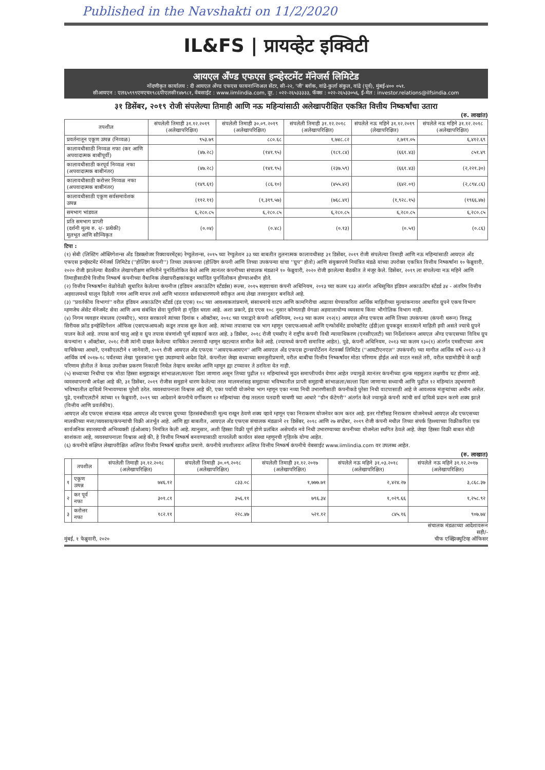Published in the Navshakti on 11/2/2020
IL&FS | प्रायव्हेट इक्विटी
आयएल अँण्ड एफएस इन्व्हेस्टमेंट मॅनेजर्स लिमिटेड
नोंदणीकृत कार्यालय : दी आयएल अँण्ड एफएस फायनान्शिअल सेंटर, सी-२२, 'जी' ब्लॉक, वांद्रे-कुर्ला संकुल, वांद्रे (पूर्व), मुंबई-४०० ०५१.
सीआयएन : एल६५९९९एमएच१९८६पीएलसी१४७९८१, वेबसाईट : www.iimlindia.com, दूर. : ०२२-२६५३३३३३, फॅक्स : ०२२-२६५३३०५६, ई-मेल : investor.relations@ilfsindia.com
३१ डिसेंबर, २०१९ रोजी संपलेल्या तिमाही आणि नऊ महिन्यांसाठी अलेखापरीक्षित एकत्रित वित्तीय निष्कर्षांचा उतारा
(रु. लाखांत)
| तपशील | संपलेली तिमाही ३१.१२.२०१९ (अलेखापरिक्षित) | संपलेली तिमाही ३०.०९.२०१९ (अलेखापरिक्षित) | संपलेली तिमाही ३१.१२.२०१८ (अलेखापरिक्षित) | संपलेले नऊ महिने ३१.१२.२०१९ (लेखापरिक्षित) | संपलेले नऊ महिने ३१.१२.२०१८ (अलेखापरिक्षित) |
| --- | --- | --- | --- | --- | --- |
| प्रवर्तनातून एकूण उत्पन्न (निव्वळ) | ९५३.७९ | ८८०.६८ | १,७४८.८२ | २,७११.०५ | ६,४१२.६९ |
| कालावधीसाठी निव्वळ नफा (कर आणि अपवादात्मक बाबींपूर्वी) | (४७.२८) | (१४१.९५) | (१८१.८४) | (६६१.४३) | ८५१.४९ |
| कालावधीसाठी करपूर्व निव्वळ नफा (अपवादात्मक बाबींनंतर) | (४७.२८) | (१४१.९५) | (२३७.५९) | (६६१.४३) | (२,२२१.३०) |
| कालावधीसाठी करोत्तर निव्वळ नफा (अपवादात्मक बाबींनंतर) | (१४९.६१) | (८६.१०) | (४५५.४२) | (६४२.०१) | (२,८९४.८६) |
| कालावधीसाठी एकूण सर्वसमावेशक उत्पन्न | (११२.११) | (१,३१९.५७) | (७६८.४१) | (१,९२८.१५) | (१९६६.४७) |
| समभाग भांडवल | ६,२८०.८५ | ६,२८०.८५ | ६,२८०.८५ | ६,२८०.८५ | ६,२८०.८५ |
| प्रति समभाग प्राप्ती (दर्शनी मूल्य रु. २/- प्रत्येकी) मूलभूत आणि सौम्यिकृत | (०.०४) | (०.४८) | (०.१३) | (०.५१) | (०.८६) |
टिपा :
(१) सेबी (लिस्टिंग ऑब्लिगेशन्स अँड डिस्क्लोजर रिक्वायरमेंट्स) रेग्युलेशन्स, २०१५ च्या रेग्युलेशन ३३ च्या बाबतीत तुलनात्मक कालावधीसह ३१ डिसेंबर, २०१९ रोजी संपलेल्या तिमाही आणि नऊ महिन्यांसाठी आयएल अँड एफएस इन्व्हेस्टमेंट मॅनेजर्स लिमिटेड (''होल्डिंग कंपनी'') तिच्या उपकंपन्या (होल्डिंग कंपनी आणि तिच्या उपकंपन्या यांचा ''ग्रुप'' होतो) आणि संयुक्तपणे नियंत्रित मंडळे यांच्या उपरोक्त एकत्रित वित्तीय निष्कर्षांना १० फेब्रुवारी, २०२० रोजी झालेल्या बैठकीत लेखापरीक्षण समितीने पुनर्विलोकित केले आणि त्यानंतर कंपनीच्या संचालक मंडळाने १० फेब्रुवारी, २०२० रोजी झालेल्या बैठकीत ते मंजूर केले. डिसेंबर, २०१९ ला संपलेल्या नऊ महिने आणि तिमाहीसाठीचे वित्तीय निष्कर्ष कंपनीच्या वैधानिक लेखापरीक्षकांकडून मर्यादित पुनर्विलोकन होण्याअधीन होते.
(२) वित्तीय निष्कर्षांना वेळोवेळी सुधारित केलेल्या कंपनीज (इंडियन अकाऊंटिंग स्टँडर्डस) रूल्स, २०१५ सहवाचता कंपनी अधिनियम, २०१३ च्या कलम १३३ अंतर्गत अधिसूचित इंडियन अकाऊंटिंग स्टँडर्ड ३४ - अंतरिम वित्तीय अहवालमध्ये घालून दिलेली गणन आणि मापन तत्त्वे आणि भारतात सर्वसाधारणपणे स्वीकृत अन्य लेखा तत्त्वानुसार बनविले आहे.
(३) ''प्रवर्तकीय विभागां'' वरील इंडियन अकाऊंटिंग स्टँडर्ड (इंड एएस) १०८ च्या आवश्यकतांप्रमाणे, संसाधनांचे वाटप आणि कामगिरीचा आढावा घेण्याकरिता आर्थिक माहितीच्या मुल्यांकनावर आधारित ग्रुपने एकच विभाग म्हणजेच ॲसेट मॅनेजमेंट सेवा आणि अन्य संबंधित सेवा पुरविणे हा गृहित धरला आहे. अशा प्रकारे, इंड एएस १०८ नुसार कोणताही वेगळा अहवालायोग्य व्यवसाय किंवा भौगोलिक विभाग नाही.
(४) निगम व्यवहार मंत्रालय (एमसीए), भारत सरकारने त्यांच्या दिनांक १ ऑक्टोबर, २०१८ च्या पत्राद्वारे कंपनी अधिनियम, २०१३ च्या कलम २१२(१) आयएल अँण्ड एफएस आणि तिच्या उपकंपन्या (कंपनी धरून) विरुद्ध सिरीयस फ्रॉड इन्व्हेस्टिगेशन ऑफिस (एसएफआयओ) कडून तपास सुरु केला आहे. त्यांच्या तपासाचा एक भाग म्हणून एसएफआयओ आणि एन्फोर्समेंट डायरेक्टोरेट (ईडी)ला ग्रुपकडून सातत्याने माहिती हवी असते ज्याचे ग्रुपने पालन केले आहे. तपास कार्य चालु आहे व ग्रुप तपास यंत्रणांशी पूर्ण सहकार्य करत आहे. ३ डिसेंबर, २०१८ रोजी एमसीए ने राष्ट्रीय कंपनी विधी न्यायाधिकरण (एनसीएलटी) च्या निर्देशांवरून आयएल अँण्ड एफएसच्या विविध ग्रुप कंपन्यांना १ ऑक्टोबर, २०१८ रोजी त्यांनी दाखल केलेल्या याचिकेत उत्तरवादी म्हणून खटल्यात सामील केले आहे. (ज्यामध्ये कंपनी समाविष्ट आहेत). पुढे, कंपनी अधिनियम, २०१३ च्या कलम १३०(१) अंतर्गत एमसीएच्या अन्य याचिकेच्या आधारे, एनसीएलटीने १ जानेवारी, २०१९ रोजी आयएल अँड एफएस ''आयएफआयएन'' आणि आयएल अँड एफएस ट्रान्सपोर्टेशन नेटवर्क्स लिमिटेड (''आयटीएनएल'' उपकंपनी) च्या मागील आर्थिक वर्षे २०१२-१३ ते आर्थिक वर्ष २०१७-१८ पर्यंतच्या लेखा पुस्तकांना पुन्हा उघडण्याचे आदेश दिले. कंपनीला जेव्हा सध्याच्या समजुतीप्रमाणे, वरील बाबींचा वित्तीय निष्कर्षांवर मोठा परिणाम होईल असे वाटत नसले तरी, वरील घडामोडीचे जे काही परिणाम होतील ते केवळ उपरोक्त प्रकरण निकाली निघेल तेव्हाच समजेल आणि म्हणून ह्या टप्प्यावर ते ठरविता येत नाही.
(५) सध्याच्या निधीचा एक मोठा हिस्सा समुहाकडून सांभाळला/सल्ला दिला जाणारा असून तिच्या पुढील १२ महिन्यांमध्ये मुदत समाप्तीपर्यंत येणार आहेत ज्यामुळे त्यानंतर कंपनीच्या शुल्क महसुलात लक्षणीय घट होणार आहे. व्यवस्थापनाची अपेक्षा आहे की, ३१ डिसेंबर, २०१९ रोजीस समुहाने धारण केलेल्या तरल मालमत्तांसह समुहाच्या भविष्यातील प्राप्ती समुहाची सांभाळला/सल्ला दिला जाणाऱ्या सध्याची आणि पुढील १२ महिन्यांत उद्‌भवणारी भविष्यातील दायित्वे निभावण्यास पुरेशी ठरेल. व्यवस्थापनाला विश्वास आहे की, एका पर्यायी योजनेचा भाग म्हणून एका नव्या निधी उभारणीसाठी कंपनीकडे पुरेसा निधी वाटपासाठी आहे जे आवश्यक मंजुऱ्यांच्या अधीन असेल. पुढे, एनसीएलटीने त्यांच्या ११ फेब्रुवारी, २०१९ च्या आदेशाने कंपनीचे वर्गीकरण १२ महिन्यांच्या रोख तरलता पतदारी चाचणी च्या आधारे ''ग्रीन कॅटेगरी'' अंतर्गत केले ज्यामुळे कंपनी त्यांची सर्व दायित्वे प्रदान करणे शक्य झाले (वित्तीय आणि प्रवर्तकीय).
आयएल अँड एफएस संचालक मंडळ आयएल अँड एफएस ग्रुपच्या हितसंबंधीसाठी मूल्य राखून ठेवणे शक्य व्हावे म्हणून एका निराकरण योजनेवर काम करत आहे. इतर गोष्टींसह निराकरण योजनेमध्ये आयएल अँड एफएसच्या मालकीच्या मत्ता/व्यवसाय/कंपन्यांची विक्री अंतर्भूत आहे. आणि ह्या बाबतीत, आयएल अँड एफएस संचालक मंडळाने २१ डिसेंबर, २०१८ आणि २७ सप्टेंबर, २०१९ रोजी कंपनी मधील तिच्या संपर्क हिश्श्याच्या विक्रीकरिता एक सार्वजनिक स्वारस्याची अभिव्यक्ती (ईओआय) निमंत्रित केली आहे. त्यानुसार, अशी हिस्सा विक्री पूर्ण होणे प्रलंबित असेपर्यंत नवे निधी उभारण्याच्या कंपनीच्या योजनेला स्थगित ठेवले आहे. जेव्हा हिस्सा विक्री बाबत मोठी साशंकता आहे, व्यवस्थापनाला विश्वास आहे की, हे वित्तीय निष्कर्ष बनवण्यासाठी वापरलेली कार्यरत संस्था म्हणूनची गृहितके योग्य आहेत.
(६) कंपनीचे संक्षिप्त लेखापरीक्षित अलिप्त वित्तीय निष्कर्ष खालील प्रमाणे. कंपनीचे तपशीलवार अलिप्त वित्तीय निष्कर्ष कंपनीचे वेबसाईट www.iimlindia.com वर उपलब्ध आहेत.
(रु. लाखात)
| | तपशील | संपलेली तिमाही ३१.१२.२०१८ (अलेखापरिक्षित) | संपलेली तिमाही ३०.०९.२०१८ (अलेखापरिक्षित) | संपलेली तिमाही ३१.१२.२०१७ (अलेखापरिक्षित) | संपलेले नऊ महिने ३१.०३.२०१८ (अलेखापरिक्षित) | संपलेले नऊ महिने ३१.१२.२०१७ (अलेखापरिक्षित) |
| --- | --- | --- | --- | --- | --- | --- |
| १ | एकूण उत्पन्न | ७४६.१२ | ८३३.०८ | १,७७७.७१ | २,४२४.२७ | ३,८६८.३७ |
| २ | कर पूर्व नफा | ३०१.८१ | ३५६.११ | ७९६.३४ | १,०२९.६६ | १,२५८.९२ |
| ३ | करोत्तर नफा | १८२.११ | २२८.४७ | ५२१.१२ | ८४५.१६ | ९०७.७४ |
मुंबई, १ फेब्रुवारी, २०२०
संचालक मंडळाच्या आदेशावरून
सही/-
चीफ एक्झिक्युटिव्ह ऑफिसर